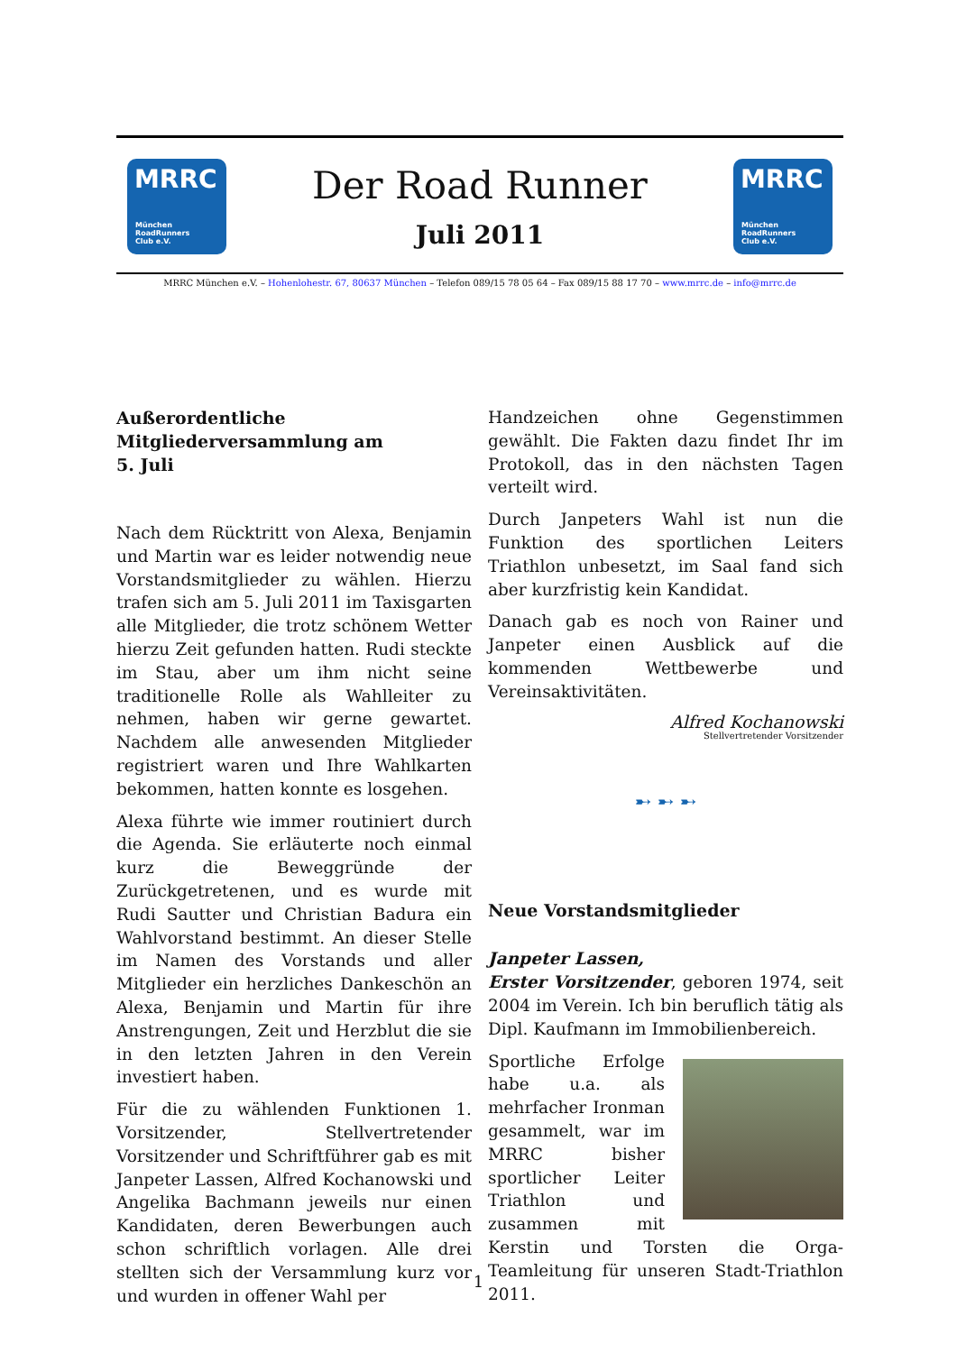MRRC
München
RoadRunners
Club e.V.
Der Road Runner
Juli 2011
MRRC
München
RoadRunners
Club e.V.
MRRC München e.V. – Hohenlohestr. 67, 80637 München – Telefon 089/15 78 05 64 – Fax 089/15 88 17 70 – www.mrrc.de – info@mrrc.de
Außerordentliche
Mitgliederversammlung am
5. Juli
Nach dem Rücktritt von Alexa, Benjamin und Martin war es leider notwendig neue Vorstandsmitglieder zu wählen. Hierzu trafen sich am 5. Juli 2011 im Taxisgarten alle Mitglieder, die trotz schönem Wetter hierzu Zeit gefunden hatten. Rudi steckte im Stau, aber um ihm nicht seine traditionelle Rolle als Wahlleiter zu nehmen, haben wir gerne gewartet. Nachdem alle anwesenden Mitglieder registriert waren und Ihre Wahlkarten bekommen, hatten konnte es losgehen.
Alexa führte wie immer routiniert durch die Agenda. Sie erläuterte noch einmal kurz die Beweggründe der Zurückgetretenen, und es wurde mit Rudi Sautter und Christian Badura ein Wahlvorstand bestimmt. An dieser Stelle im Namen des Vorstands und aller Mitglieder ein herzliches Dankeschön an Alexa, Benjamin und Martin für ihre Anstrengungen, Zeit und Herzblut die sie in den letzten Jahren in den Verein investiert haben.
Für die zu wählenden Funktionen 1. Vorsitzender, Stellvertretender Vorsitzender und Schriftführer gab es mit Janpeter Lassen, Alfred Kochanowski und Angelika Bachmann jeweils nur einen Kandidaten, deren Bewerbungen auch schon schriftlich vorlagen. Alle drei stellten sich der Versammlung kurz vor und wurden in offener Wahl per
Handzeichen ohne Gegenstimmen gewählt. Die Fakten dazu findet Ihr im Protokoll, das in den nächsten Tagen verteilt wird.
Durch Janpeters Wahl ist nun die Funktion des sportlichen Leiters Triathlon unbesetzt, im Saal fand sich aber kurzfristig kein Kandidat.
Danach gab es noch von Rainer und Janpeter einen Ausblick auf die kommenden Wettbewerbe und Vereinsaktivitäten.
Alfred Kochanowski
Stellvertretender Vorsitzender
➸ ➸ ➸
Neue Vorstandsmitglieder
Janpeter Lassen,
Erster Vorsitzender, geboren 1974, seit 2004 im Verein. Ich bin beruflich tätig als Dipl. Kaufmann im Immobilienbereich.
Sportliche Erfolge habe u.a. als mehrfacher Ironman gesammelt, war im MRRC bisher sportlicher Leiter Triathlon und zusammen mit Kerstin und Torsten die Orga-Teamleitung für unseren Stadt-Triathlon 2011.
1